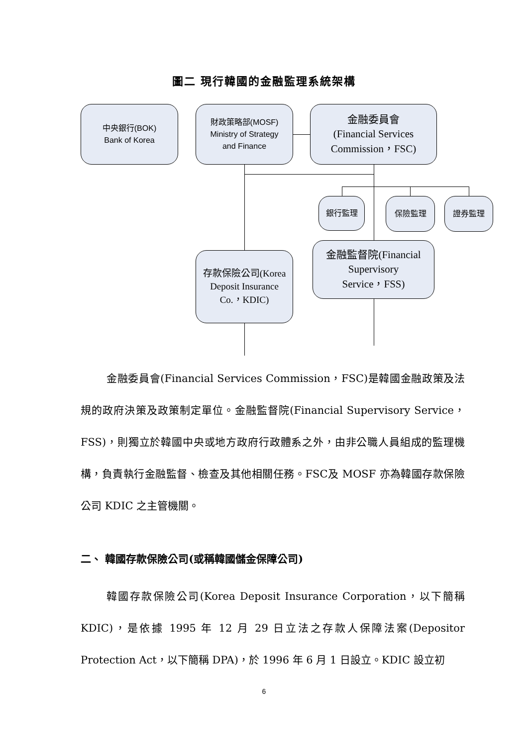圖二 現行韓國的金融監理系統架構
中央銀行(BOK)
Bank of Korea
財政策略部(MOSF)
Ministry of Strategy
and Finance
金融委員會
(Financial Services
Commission，FSC)
銀行監理
保險監理 證券監理
存款保險公司(Korea
Deposit Insurance
Co.，KDIC)
金融監督院(Financial
Supervisory
Service，FSS)
金融委員會(Financial Services Commission，FSC)是韓國金融政策及法規的政府決策及政策制定單位。金融監督院(Financial Supervisory Service，FSS)，則獨立於韓國中央或地方政府行政體系之外，由非公職人員組成的監理機構，負責執行金融監督、檢查及其他相關任務。FSC及 MOSF 亦為韓國存款保險公司 KDIC 之主管機關。
二、 韓國存款保險公司(或稱韓國儲金保障公司)
韓國存款保險公司(Korea Deposit Insurance Corporation，以下簡稱KDIC)，是依據 1995 年 12 月 29 日立法之存款人保障法案(Depositor Protection Act，以下簡稱 DPA)，於 1996 年 6 月 1 日設立。KDIC 設立初
6